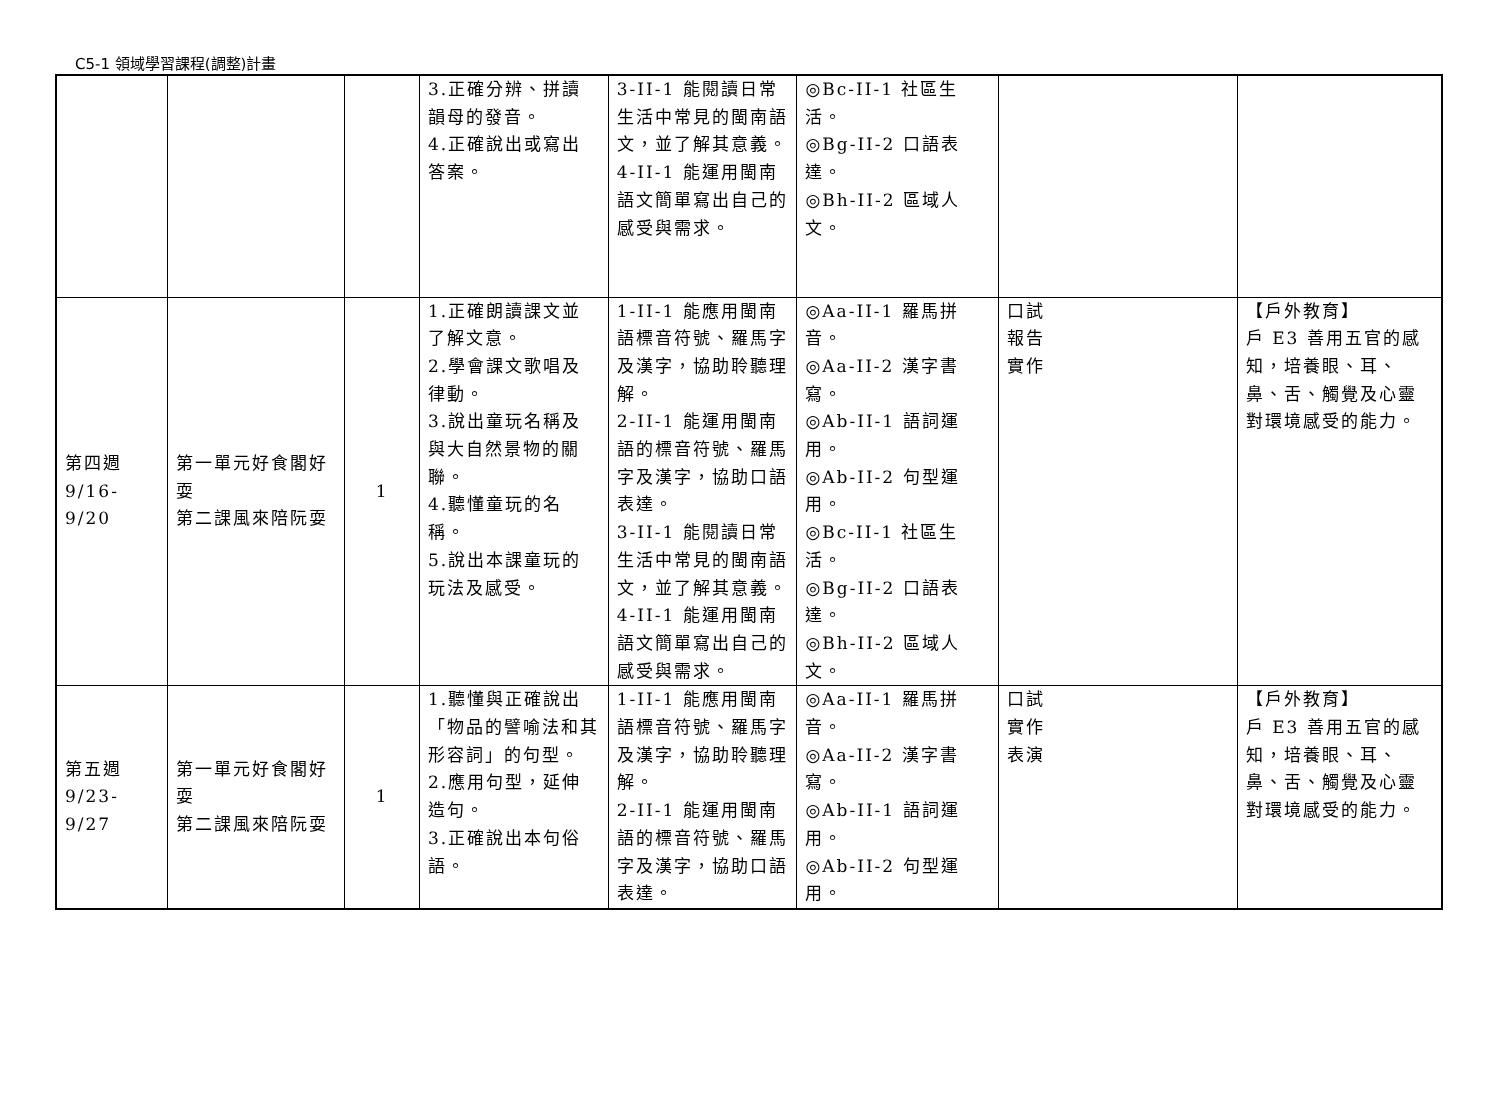C5-1 領域學習課程(調整)計畫
| | | | 3.正確分辨、拼讀韻母的發音。 4.正確說出或寫出答案。 | 3-II-1 能閱讀日常生活中常見的閩南語文，並了解其意義。 4-II-1 能運用閩南語文簡單寫出自己的感受與需求。 | ◎Bc-II-1 社區生活。 ◎Bg-II-2 口語表達。 ◎Bh-II-2 區域人文。 | | |
| 第四週 9/16-9/20 | 第一單元好食閣好耍 第二課風來陪阮耍 | 1 | 1.正確朗讀課文並了解文意。 2.學會課文歌唱及律動。 3.說出童玩名稱及與大自然景物的關聯。 4.聽懂童玩的名稱。 5.說出本課童玩的玩法及感受。 | 1-II-1 能應用閩南語標音符號、羅馬字及漢字，協助聆聽理解。 2-II-1 能運用閩南語的標音符號、羅馬字及漢字，協助口語表達。 3-II-1 能閱讀日常生活中常見的閩南語文，並了解其意義。 4-II-1 能運用閩南語文簡單寫出自己的感受與需求。 | ◎Aa-II-1 羅馬拼音。 ◎Aa-II-2 漢字書寫。 ◎Ab-II-1 語詞運用。 ◎Ab-II-2 句型運用。 ◎Bc-II-1 社區生活。 ◎Bg-II-2 口語表達。 ◎Bh-II-2 區域人文。 | 口試 報告 實作 | 【戶外教育】 戶 E3 善用五官的感知，培養眼、耳、鼻、舌、觸覺及心靈對環境感受的能力。 |
| 第五週 9/23-9/27 | 第一單元好食閣好耍 第二課風來陪阮耍 | 1 | 1.聽懂與正確說出「物品的譬喻法和其形容詞」的句型。 2.應用句型，延伸造句。 3.正確說出本句俗語。 | 1-II-1 能應用閩南語標音符號、羅馬字及漢字，協助聆聽理解。 2-II-1 能運用閩南語的標音符號、羅馬字及漢字，協助口語表達。 | ◎Aa-II-1 羅馬拼音。 ◎Aa-II-2 漢字書寫。 ◎Ab-II-1 語詞運用。 ◎Ab-II-2 句型運用。 | 口試 實作 表演 | 【戶外教育】 戶 E3 善用五官的感知，培養眼、耳、鼻、舌、觸覺及心靈對環境感受的能力。 |